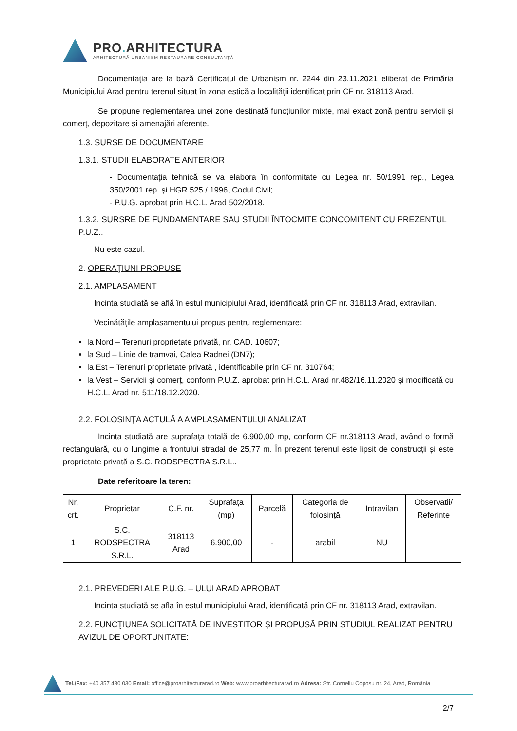PRO. ARHITECTURA
ARHITECTURĂ URBANISM RESTAURARE CONSULTANȚĂ
Documentația are la bază Certificatul de Urbanism nr. 2244 din 23.11.2021 eliberat de Primăria Municipiului Arad pentru terenul situat în zona estică a localității identificat prin CF nr. 318113 Arad.
Se propune reglementarea unei zone destinată funcțiunilor mixte, mai exact zonă pentru servicii și comerț, depozitare și amenajări aferente.
1.3. SURSE DE DOCUMENTARE
1.3.1. STUDII ELABORATE ANTERIOR
- Documentaţia tehnică se va elabora în conformitate cu Legea nr. 50/1991 rep., Legea 350/2001 rep. şi HGR 525 / 1996, Codul Civil;
- P.U.G. aprobat prin H.C.L. Arad 502/2018.
1.3.2. SURSRE DE FUNDAMENTARE SAU STUDII ÎNTOCMITE CONCOMITENT CU PREZENTUL P.U.Z.:
Nu este cazul.
2. OPERAŢIUNI PROPUSE
2.1. AMPLASAMENT
Incinta studiată se află în estul municipiului Arad, identificată prin CF nr. 318113 Arad, extravilan.
Vecinătățile amplasamentului propus pentru reglementare:
la Nord – Terenuri proprietate privată, nr. CAD. 10607;
la Sud – Linie de tramvai, Calea Radnei (DN7);
la Est – Terenuri proprietate privată , identificabile prin CF nr. 310764;
la Vest – Servicii și comerț, conform P.U.Z. aprobat prin H.C.L. Arad nr.482/16.11.2020 și modificată cu H.C.L. Arad nr. 511/18.12.2020.
2.2. FOLOSINŢA ACTULĂ A AMPLASAMENTULUI ANALIZAT
Incinta studiată are suprafața totală de 6.900,00 mp, conform CF nr.318113 Arad, având o formă rectangulară, cu o lungime a frontului stradal de 25,77 m. În prezent terenul este lipsit de construcții și este proprietate privată a S.C. RODSPECTRA S.R.L..
Date referitoare la teren:
| Nr. crt. | Proprietar | C.F. nr. | Suprafața (mp) | Parcelă | Categoria de folosință | Intravilan | Observatii/ Referinte |
| --- | --- | --- | --- | --- | --- | --- | --- |
| 1 | S.C. RODSPECTRA S.R.L. | 318113 Arad | 6.900,00 | - | arabil | NU | |
2.1. PREVEDERI ALE P.U.G. – ULUI ARAD APROBAT
Incinta studiată se afla în estul municipiului Arad, identificată prin CF nr. 318113 Arad, extravilan.
2.2. FUNCŢIUNEA SOLICITATĂ DE INVESTITOR ŞI PROPUSĂ PRIN STUDIUL REALIZAT PENTRU AVIZUL DE OPORTUNITATE:
Tel./Fax: +40 357 430 030 Email: office@proarhitecturarad.ro Web: www.proarhitecturarad.ro Adresa: Str. Corneliu Coposu nr. 24, Arad, România
2/7